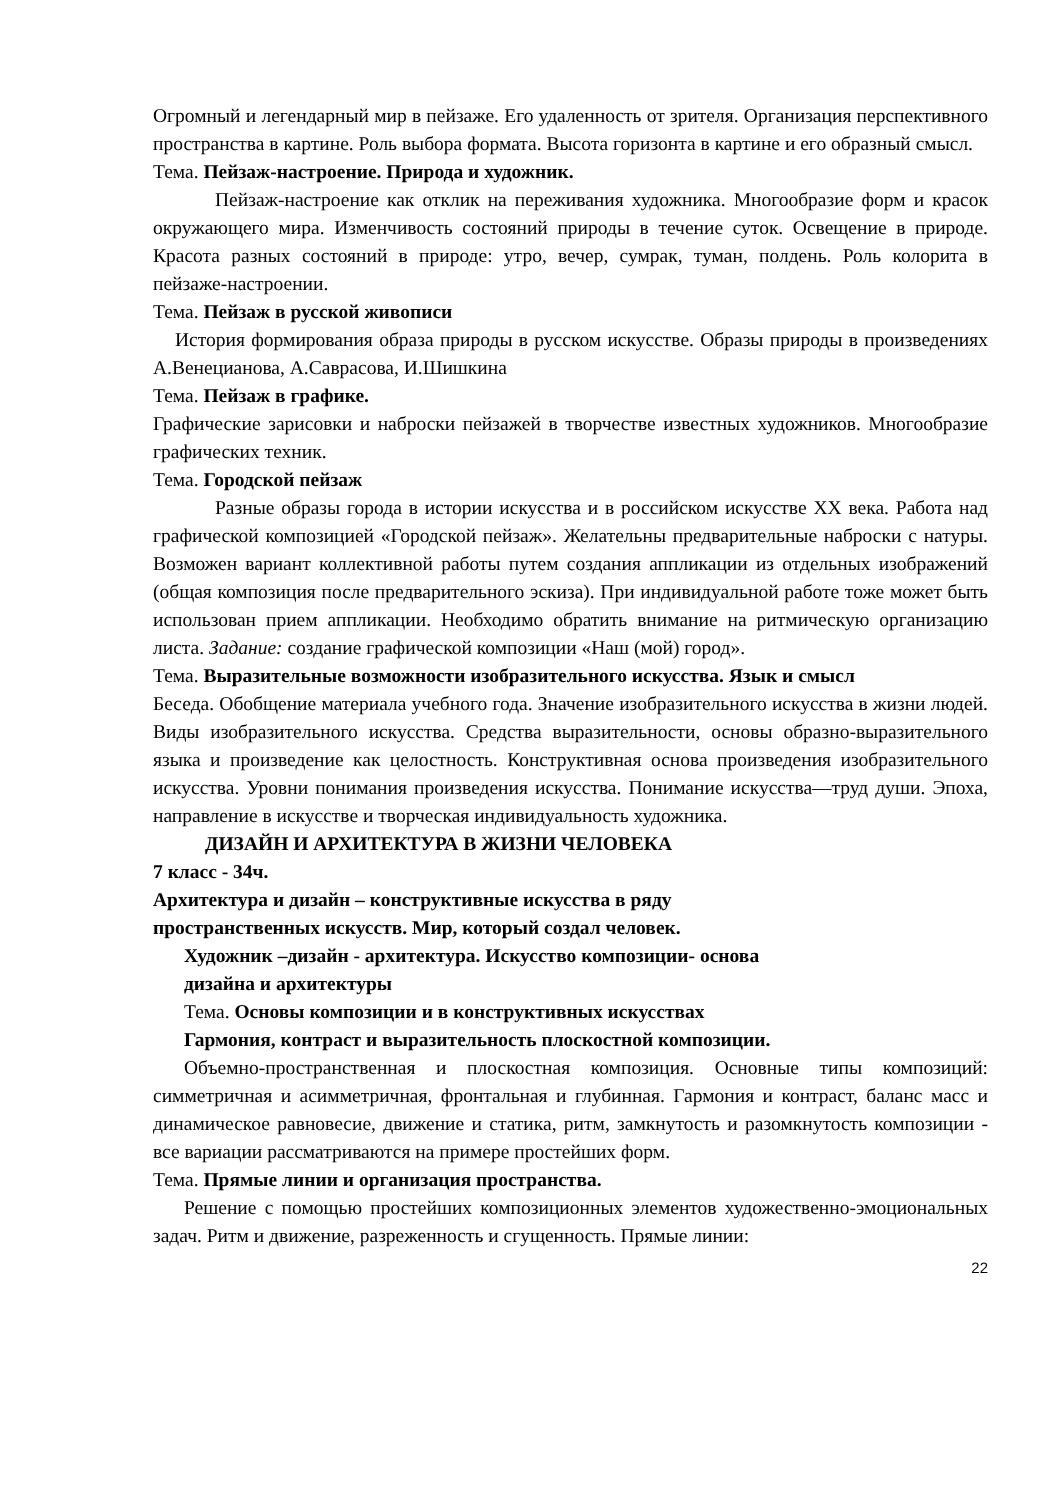Огромный и легендарный мир в пейзаже. Его удаленность от зрителя. Организация перспективного пространства в картине. Роль выбора формата. Высота горизонта в картине и его образный смысл.
Тема. Пейзаж-настроение. Природа и художник.
Пейзаж-настроение как отклик на переживания художника. Многообразие форм и красок окружающего мира. Изменчивость состояний природы в течение суток. Освещение в природе. Красота разных состояний в природе: утро, вечер, сумрак, туман, полдень. Роль колорита в пейзаже-настроении.
Тема. Пейзаж в русской живописи
История формирования образа природы в русском искусстве. Образы природы в произведениях А.Венецианова, А.Саврасова, И.Шишкина
Тема. Пейзаж в графике.
Графические зарисовки и наброски пейзажей в творчестве известных художников. Многообразие графических техник.
Тема. Городской пейзаж
Разные образы города в истории искусства и в российском искусстве XX века. Работа над графической композицией «Городской пейзаж». Желательны предварительные наброски с натуры. Возможен вариант коллективной работы путем создания аппликации из отдельных изображений (общая композиция после предварительного эскиза). При индивидуальной работе тоже может быть использован прием аппликации. Необходимо обратить внимание на ритмическую организацию листа. Задание: создание графической композиции «Наш (мой) город».
Тема. Выразительные возможности изобразительного искусства. Язык и смысл
Беседа. Обобщение материала учебного года. Значение изобразительного искусства в жизни людей. Виды изобразительного искусства. Средства выразительности, основы образно-выразительного языка и произведение как целостность. Конструктивная основа произведения изобразительного искусства. Уровни понимания произведения искусства. Понимание искусства—труд души. Эпоха, направление в искусстве и творческая индивидуальность художника.
ДИЗАЙН И АРХИТЕКТУРА В ЖИЗНИ ЧЕЛОВЕКА
7 класс - 34ч.
Архитектура и дизайн – конструктивные искусства в ряду
пространственных искусств. Мир, который создал человек.
Художник –дизайн - архитектура. Искусство композиции- основа
дизайна и архитектуры
Тема. Основы композиции и в конструктивных искусствах
Гармония, контраст и выразительность плоскостной композиции.
Объемно-пространственная и плоскостная композиция. Основные типы композиций: симметричная и асимметричная, фронтальная и глубинная. Гармония и контраст, баланс масс и динамическое равновесие, движение и статика, ритм, замкнутость и разомкнутость композиции - все вариации рассматриваются на примере простейших форм.
Тема. Прямые линии и организация пространства.
Решение с помощью простейших композиционных элементов художественно-эмоциональных задач. Ритм и движение, разреженность и сгущенность. Прямые линии:
22